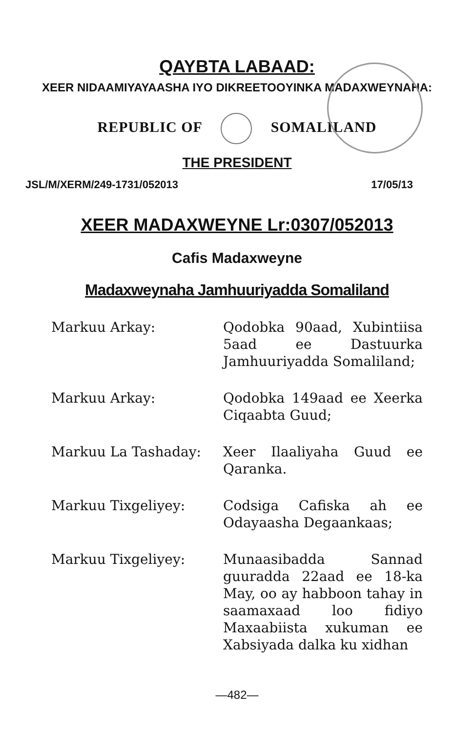QAYBTA LABAAD:
XEER NIDAAMIYAYAASHA IYO DIKREETOOYINKA MADAXWEYNAHA:
REPUBLIC OF SOMALILAND
THE PRESIDENT
JSL/M/XERM/249-1731/052013 17/05/13
XEER MADAXWEYNE Lr:0307/052013
Cafis Madaxweyne
Madaxweynaha Jamhuuriyadda Somaliland
Markuu Arkay: Qodobka 90aad, Xubintiisa 5aad ee Dastuurka Jamhuuriyadda Somaliland;
Markuu Arkay: Qodobka 149aad ee Xeerka Ciqaabta Guud;
Markuu La Tashaday: Xeer Ilaaliyaha Guud ee Qaranka.
Markuu Tixgeliyey: Codsiga Cafiska ah ee Odayaasha Degaankaas;
Markuu Tixgeliyey: Munaasibadda Sannad guuradda 22aad ee 18-ka May, oo ay habboon tahay in saamaxaad loo fidiyo Maxaabiista xukuman ee Xabsiyada dalka ku xidhan
—482—